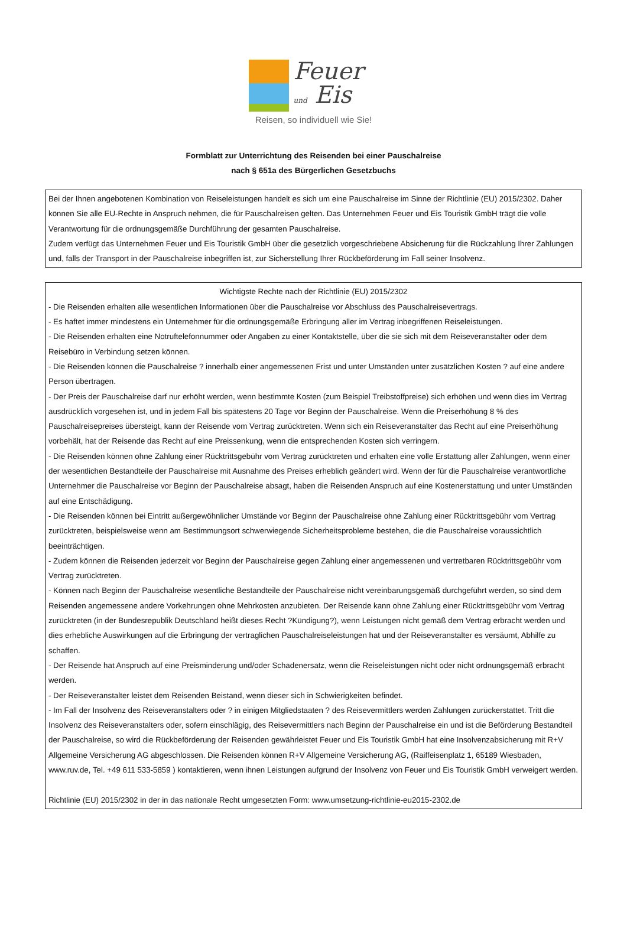Feuer
und Eis
Reisen, so individuell wie Sie!
Formblatt zur Unterrichtung des Reisenden bei einer Pauschalreise
nach § 651a des Bürgerlichen Gesetzbuchs
Bei der Ihnen angebotenen Kombination von Reiseleistungen handelt es sich um eine Pauschalreise im Sinne der Richtlinie (EU) 2015/2302. Daher können Sie alle EU-Rechte in Anspruch nehmen, die für Pauschalreisen gelten. Das Unternehmen Feuer und Eis Touristik GmbH trägt die volle Verantwortung für die ordnungsgemäße Durchführung der gesamten Pauschalreise.
Zudem verfügt das Unternehmen Feuer und Eis Touristik GmbH über die gesetzlich vorgeschriebene Absicherung für die Rückzahlung Ihrer Zahlungen und, falls der Transport in der Pauschalreise inbegriffen ist, zur Sicherstellung Ihrer Rückbeförderung im Fall seiner Insolvenz.
Wichtigste Rechte nach der Richtlinie (EU) 2015/2302
- Die Reisenden erhalten alle wesentlichen Informationen über die Pauschalreise vor Abschluss des Pauschalreisevertrags.
- Es haftet immer mindestens ein Unternehmer für die ordnungsgemäße Erbringung aller im Vertrag inbegriffenen Reiseleistungen.
- Die Reisenden erhalten eine Notruftelefonnummer oder Angaben zu einer Kontaktstelle, über die sie sich mit dem Reiseveranstalter oder dem Reisebüro in Verbindung setzen können.
- Die Reisenden können die Pauschalreise ? innerhalb einer angemessenen Frist und unter Umständen unter zusätzlichen Kosten ? auf eine andere Person übertragen.
- Der Preis der Pauschalreise darf nur erhöht werden, wenn bestimmte Kosten (zum Beispiel Treibstoffpreise) sich erhöhen und wenn dies im Vertrag ausdrücklich vorgesehen ist, und in jedem Fall bis spätestens 20 Tage vor Beginn der Pauschalreise. Wenn die Preiserhöhung 8 % des Pauschalreisepreises übersteigt, kann der Reisende vom Vertrag zurücktreten. Wenn sich ein Reiseveranstalter das Recht auf eine Preiserhöhung vorbehält, hat der Reisende das Recht auf eine Preissenkung, wenn die entsprechenden Kosten sich verringern.
- Die Reisenden können ohne Zahlung einer Rücktrittsgebühr vom Vertrag zurücktreten und erhalten eine volle Erstattung aller Zahlungen, wenn einer der wesentlichen Bestandteile der Pauschalreise mit Ausnahme des Preises erheblich geändert wird. Wenn der für die Pauschalreise verantwortliche Unternehmer die Pauschalreise vor Beginn der Pauschalreise absagt, haben die Reisenden Anspruch auf eine Kostenerstattung und unter Umständen auf eine Entschädigung.
- Die Reisenden können bei Eintritt außergewöhnlicher Umstände vor Beginn der Pauschalreise ohne Zahlung einer Rücktrittsgebühr vom Vertrag zurücktreten, beispielsweise wenn am Bestimmungsort schwerwiegende Sicherheitsprobleme bestehen, die die Pauschalreise voraussichtlich beeinträchtigen.
- Zudem können die Reisenden jederzeit vor Beginn der Pauschalreise gegen Zahlung einer angemessenen und vertretbaren Rücktrittsgebühr vom Vertrag zurücktreten.
- Können nach Beginn der Pauschalreise wesentliche Bestandteile der Pauschalreise nicht vereinbarungsgemäß durchgeführt werden, so sind dem Reisenden angemessene andere Vorkehrungen ohne Mehrkosten anzubieten. Der Reisende kann ohne Zahlung einer Rücktrittsgebühr vom Vertrag zurücktreten (in der Bundesrepublik Deutschland heißt dieses Recht ?Kündigung?), wenn Leistungen nicht gemäß dem Vertrag erbracht werden und dies erhebliche Auswirkungen auf die Erbringung der vertraglichen Pauschalreiseleistungen hat und der Reiseveranstalter es versäumt, Abhilfe zu schaffen.
- Der Reisende hat Anspruch auf eine Preisminderung und/oder Schadenersatz, wenn die Reiseleistungen nicht oder nicht ordnungsgemäß erbracht werden.
- Der Reiseveranstalter leistet dem Reisenden Beistand, wenn dieser sich in Schwierigkeiten befindet.
- Im Fall der Insolvenz des Reiseveranstalters oder ? in einigen Mitgliedstaaten ? des Reisevermittlers werden Zahlungen zurückerstattet. Tritt die Insolvenz des Reiseveranstalters oder, sofern einschlägig, des Reisevermittlers nach Beginn der Pauschalreise ein und ist die Beförderung Bestandteil der Pauschalreise, so wird die Rückbeförderung der Reisenden gewährleistet Feuer und Eis Touristik GmbH hat eine Insolvenzabsicherung mit R+V Allgemeine Versicherung AG abgeschlossen. Die Reisenden können R+V Allgemeine Versicherung AG, (Raiffeisenplatz 1, 65189 Wiesbaden, www.ruv.de, Tel. +49 611 533-5859 ) kontaktieren, wenn ihnen Leistungen aufgrund der Insolvenz von Feuer und Eis Touristik GmbH verweigert werden.
Richtlinie (EU) 2015/2302 in der in das nationale Recht umgesetzten Form: www.umsetzung-richtlinie-eu2015-2302.de